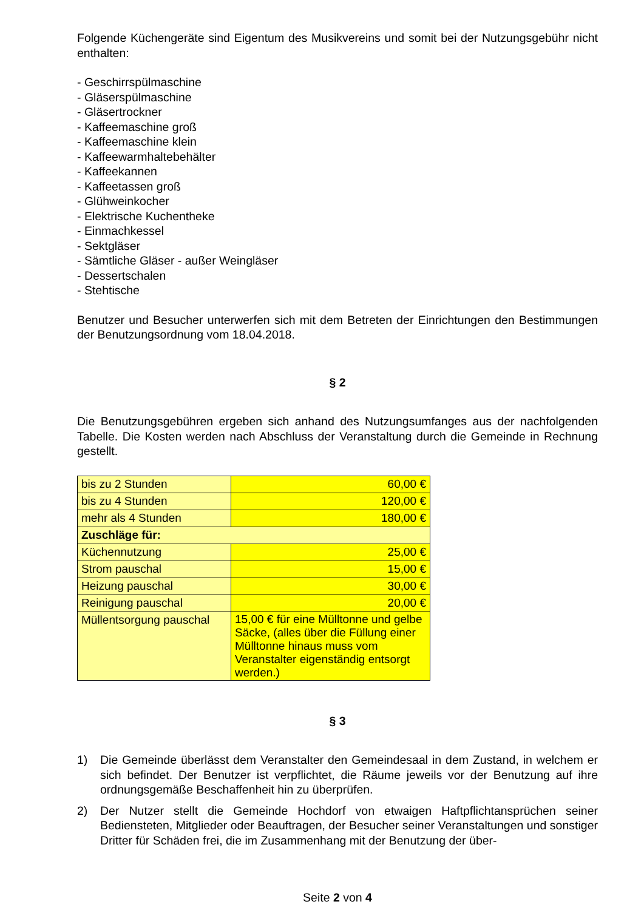Folgende Küchengeräte sind Eigentum des Musikvereins und somit bei der Nutzungsgebühr nicht enthalten:
- Geschirrspülmaschine
- Gläserspülmaschine
- Gläsertrockner
- Kaffeemaschine groß
- Kaffeemaschine klein
- Kaffeewarmhaltebehälter
- Kaffeekannen
- Kaffeetassen groß
- Glühweinkocher
- Elektrische Kuchentheke
- Einmachkessel
- Sektgläser
- Sämtliche Gläser - außer Weingläser
- Dessertschalen
- Stehtische
Benutzer und Besucher unterwerfen sich mit dem Betreten der Einrichtungen den Bestimmungen der Benutzungsordnung vom 18.04.2018.
§ 2
Die Benutzungsgebühren ergeben sich anhand des Nutzungsumfanges aus der nachfolgenden Tabelle. Die Kosten werden nach Abschluss der Veranstaltung durch die Gemeinde in Rechnung gestellt.
| bis zu 2 Stunden | 60,00 € |
| bis zu 4 Stunden | 120,00 € |
| mehr als 4 Stunden | 180,00 € |
| Zuschläge für: | |
| Küchennutzung | 25,00 € |
| Strom pauschal | 15,00 € |
| Heizung pauschal | 30,00 € |
| Reinigung pauschal | 20,00 € |
| Müllentsorgung pauschal | 15,00 € für eine Mülltonne und gelbe Säcke, (alles über die Füllung einer Mülltonne hinaus muss vom Veranstalter eigenständig entsorgt werden.) |
§ 3
1) Die Gemeinde überlässt dem Veranstalter den Gemeindesaal in dem Zustand, in welchem er sich befindet. Der Benutzer ist verpflichtet, die Räume jeweils vor der Benutzung auf ihre ordnungsgemäße Beschaffenheit hin zu überprüfen.
2) Der Nutzer stellt die Gemeinde Hochdorf von etwaigen Haftpflichtansprüchen seiner Bediensteten, Mitglieder oder Beauftragen, der Besucher seiner Veranstaltungen und sonstiger Dritter für Schäden frei, die im Zusammenhang mit der Benutzung der über-
Seite 2 von 4